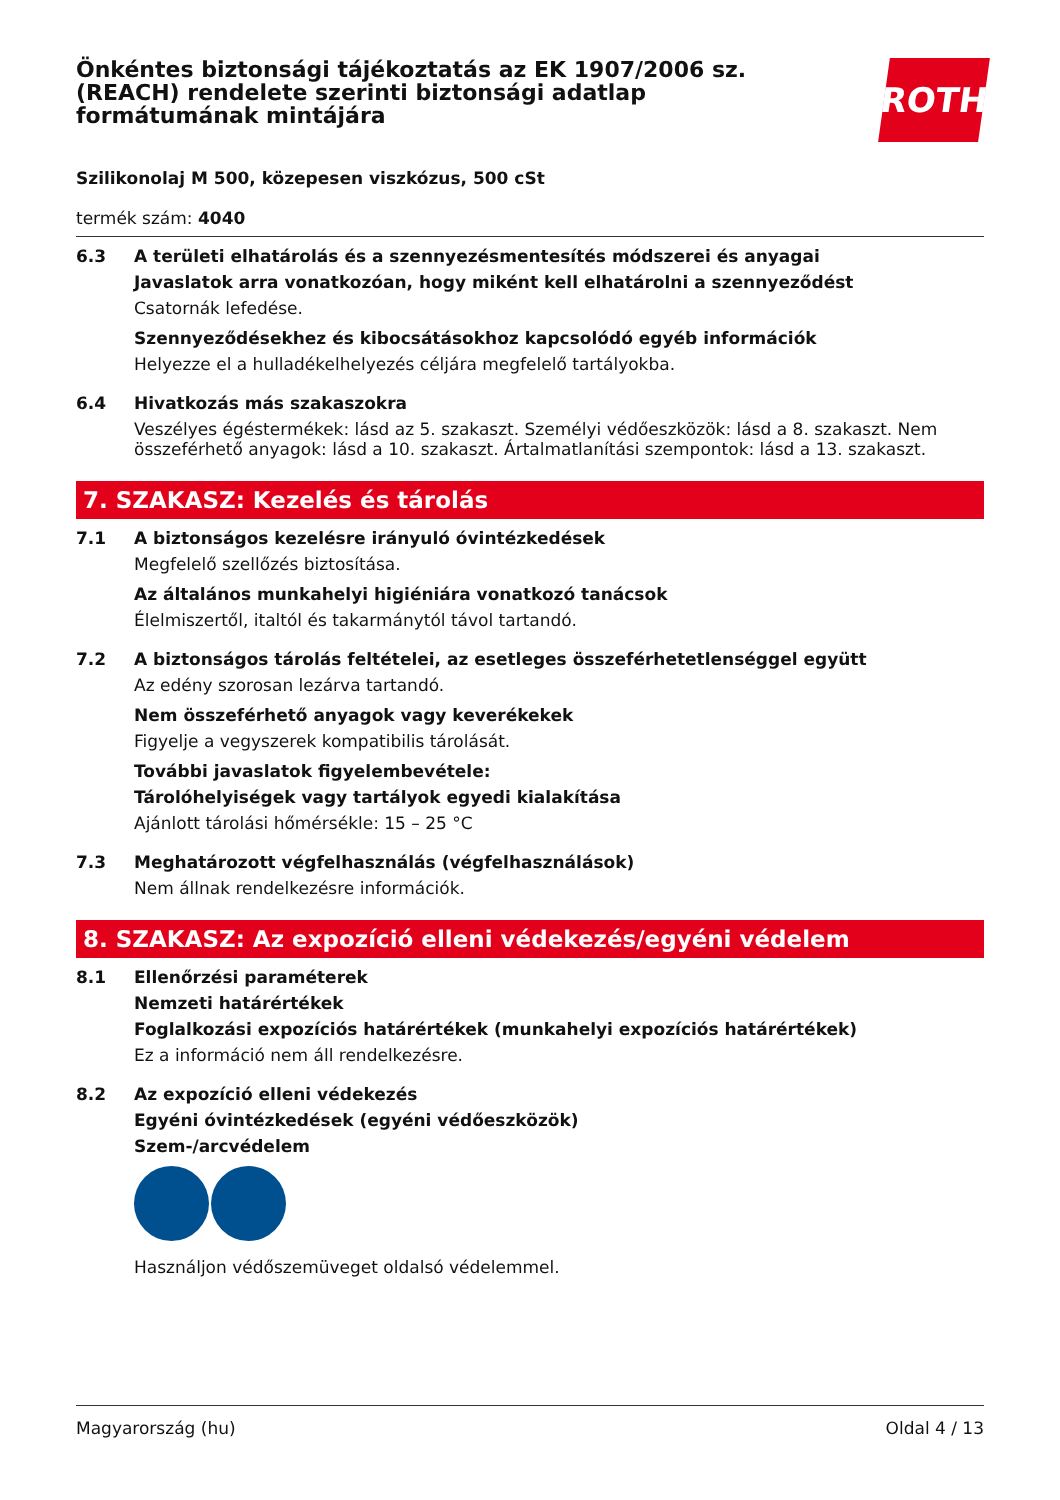Önkéntes biztonsági tájékoztatás az EK 1907/2006 sz.
(REACH) rendelete szerinti biztonsági adatlap
formátumának mintájára
ROTH
Szilikonolaj M 500, közepesen viszkózus, 500 cSt
termék szám: 4040
6.3 A területi elhatárolás és a szennyezésmentesítés módszerei és anyagai
Javaslatok arra vonatkozóan, hogy miként kell elhatárolni a szennyeződést
Csatornák lefedése.
Szennyeződésekhez és kibocsátásokhoz kapcsolódó egyéb információk
Helyezze el a hulladékelhelyezés céljára megfelelő tartályokba.
6.4 Hivatkozás más szakaszokra
Veszélyes égéstermékek: lásd az 5. szakaszt. Személyi védőeszközök: lásd a 8. szakaszt. Nem összeférhető anyagok: lásd a 10. szakaszt. Ártalmatlanítási szempontok: lásd a 13. szakaszt.
7. SZAKASZ: Kezelés és tárolás
7.1 A biztonságos kezelésre irányuló óvintézkedések
Megfelelő szellőzés biztosítása.
Az általános munkahelyi higiéniára vonatkozó tanácsok
Élelmiszertől, italtól és takarmánytól távol tartandó.
7.2 A biztonságos tárolás feltételei, az esetleges összeférhetetlenséggel együtt
Az edény szorosan lezárva tartandó.
Nem összeférhető anyagok vagy keverékekek
Figyelje a vegyszerek kompatibilis tárolását.
További javaslatok figyelembevétele:
Tárolóhelyiségek vagy tartályok egyedi kialakítása
Ajánlott tárolási hőmérsékle: 15 – 25 °C
7.3 Meghatározott végfelhasználás (végfelhasználások)
Nem állnak rendelkezésre információk.
8. SZAKASZ: Az expozíció elleni védekezés/egyéni védelem
8.1 Ellenőrzési paraméterek
Nemzeti határértékek
Foglalkozási expozíciós határértékek (munkahelyi expozíciós határértékek)
Ez a információ nem áll rendelkezésre.
8.2 Az expozíció elleni védekezés
Egyéni óvintézkedések (egyéni védőeszközök)
Szem-/arcvédelem
Használjon védőszemüveget oldalsó védelemmel.
Magyarország (hu) Oldal 4 / 13